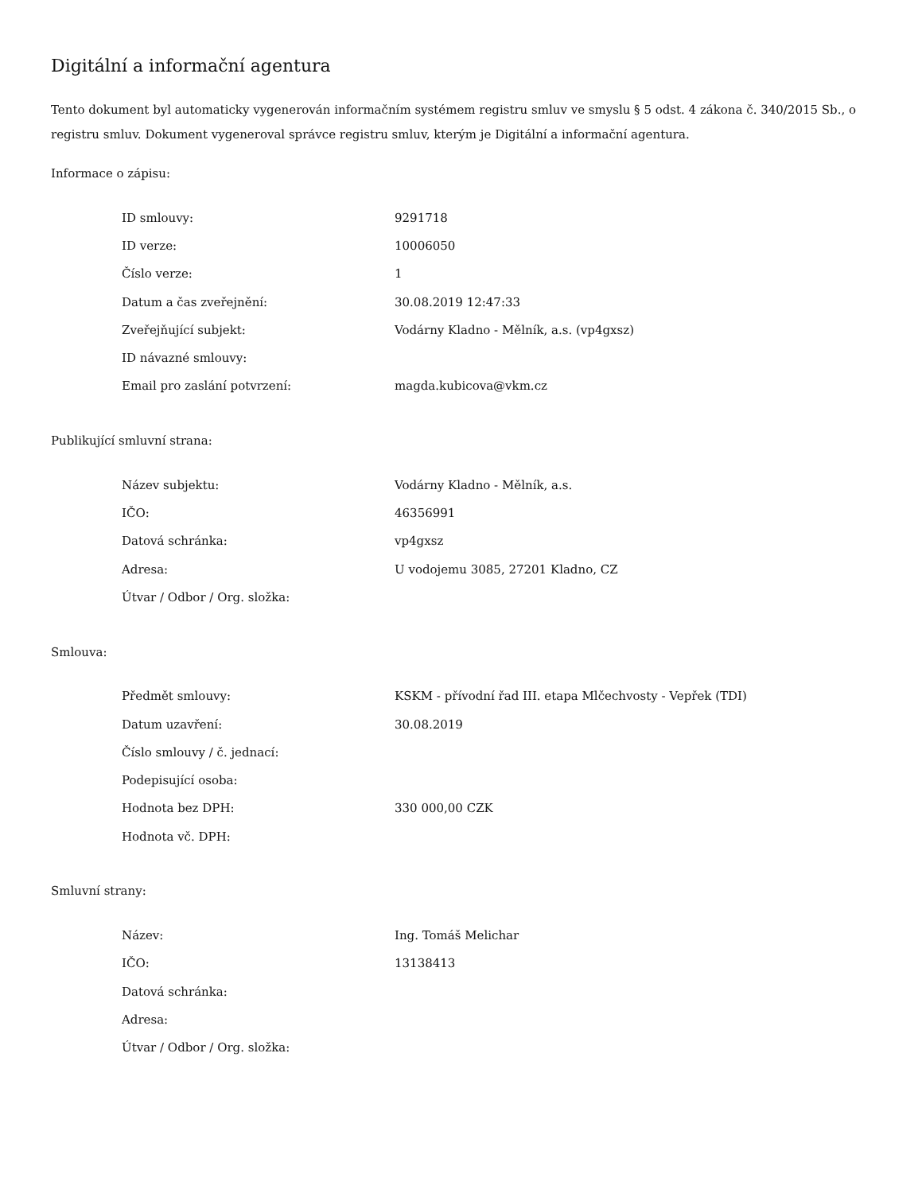Digitální a informační agentura
Tento dokument byl automaticky vygenerován informačním systémem registru smluv ve smyslu § 5 odst. 4 zákona č. 340/2015 Sb., o registru smluv. Dokument vygeneroval správce registru smluv, kterým je Digitální a informační agentura.
Informace o zápisu:
| ID smlouvy: | 9291718 |
| ID verze: | 10006050 |
| Číslo verze: | 1 |
| Datum a čas zveřejnění: | 30.08.2019 12:47:33 |
| Zveřejňující subjekt: | Vodárny Kladno - Mělník, a.s. (vp4gxsz) |
| ID návazné smlouvy: | |
| Email pro zaslání potvrzení: | magda.kubicova@vkm.cz |
Publikující smluvní strana:
| Název subjektu: | Vodárny Kladno - Mělník, a.s. |
| IČO: | 46356991 |
| Datová schránka: | vp4gxsz |
| Adresa: | U vodojemu 3085, 27201 Kladno, CZ |
| Útvar / Odbor / Org. složka: | |
Smlouva:
| Předmět smlouvy: | KSKM - přívodní řad III. etapa Mlčechvosty - Vepřek (TDI) |
| Datum uzavření: | 30.08.2019 |
| Číslo smlouvy / č. jednací: | |
| Podepisující osoba: | |
| Hodnota bez DPH: | 330 000,00 CZK |
| Hodnota vč. DPH: | |
Smluvní strany:
| Název: | Ing. Tomáš Melichar |
| IČO: | 13138413 |
| Datová schránka: | |
| Adresa: | |
| Útvar / Odbor / Org. složka: | |